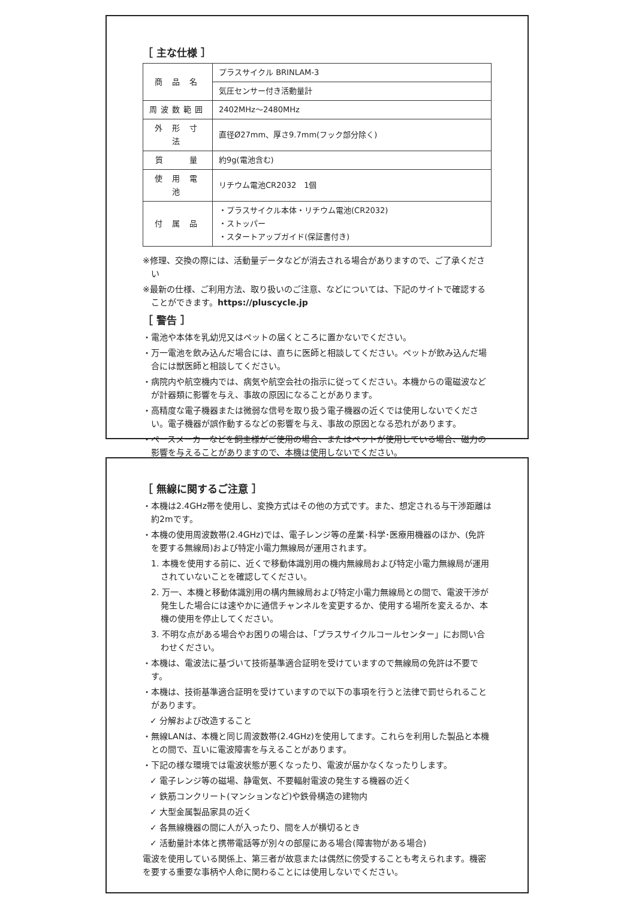［ 主な仕様 ］
| 商 品 名 | プラスサイクル BRINLAM-3 |
| | 気圧センサー付き活動量計 |
| 周波数範囲 | 2402MHz～2480MHz |
| 外 形 寸 法 | 直径Ø27mm、厚さ9.7mm(フック部分除く) |
| 質 量 | 約9g(電池含む) |
| 使 用 電 池 | リチウム電池CR2032 1個 |
| 付 属 品 | ・プラスサイクル本体・リチウム電池(CR2032) ・ストッパー ・スタートアップガイド(保証書付き) |
※修理、交換の際には、活動量データなどが消去される場合がありますので、ご了承ください
※最新の仕様、ご利用方法、取り扱いのご注意、などについては、下記のサイトで確認することができます。https://pluscycle.jp
［ 警告 ］
・電池や本体を乳幼児又はペットの届くところに置かないでください。
・万一電池を飲み込んだ場合には、直ちに医師と相談してください。ペットが飲み込んだ場合には獣医師と相談してください。
・病院内や航空機内では、病気や航空会社の指示に従ってください。本機からの電磁波などが計器類に影響を与え、事故の原因になることがあります。
・高精度な電子機器または微弱な信号を取り扱う電子機器の近くでは使用しないでください。電子機器が誤作動するなどの影響を与え、事故の原因となる恐れがあります。
・ペースメーカーなどを飼主様がご使用の場合、またはペットが使用している場合、磁力の影響を与えることがありますので、本機は使用しないでください。
［ 無線に関するご注意 ］
・本機は2.4GHz帯を使用し、変換方式はその他の方式です。また、想定される与干渉距離は約2mです。
・本機の使用周波数帯(2.4GHz)では、電子レンジ等の産業･科学･医療用機器のほか、(免許を要する無線局)および特定小電力無線局が運用されます。
1. 本機を使用する前に、近くで移動体識別用の機内無線局および特定小電力無線局が運用されていないことを確認してください。
2. 万一、本機と移動体識別用の構内無線局および特定小電力無線局との間で、電波干渉が発生した場合には速やかに通信チャンネルを変更するか、使用する場所を変えるか、本機の使用を停止してください。
3. 不明な点がある場合やお困りの場合は、「プラスサイクルコールセンター」にお問い合わせください。
・本機は、電波法に基づいて技術基準適合証明を受けていますので無線局の免許は不要です。
・本機は、技術基準適合証明を受けていますので以下の事項を行うと法律で罰せられることがあります。
✓ 分解および改造すること
・無線LANは、本機と同じ周波数帯(2.4GHz)を使用してます。これらを利用した製品と本機との間で、互いに電波障害を与えることがあります。
・下記の様な環境では電波状態が悪くなったり、電波が届かなくなったりします。
✓ 電子レンジ等の磁場、静電気、不要輻射電波の発生する機器の近く
✓ 鉄筋コンクリート(マンションなど)や鉄骨構造の建物内
✓ 大型金属製品家具の近く
✓ 各無線機器の間に人が入ったり、間を人が横切るとき
✓ 活動量計本体と携帯電話等が別々の部屋にある場合(障害物がある場合)
電波を使用している関係上、第三者が故意または偶然に傍受することも考えられます。機密を要する重要な事柄や人命に関わることには使用しないでください。